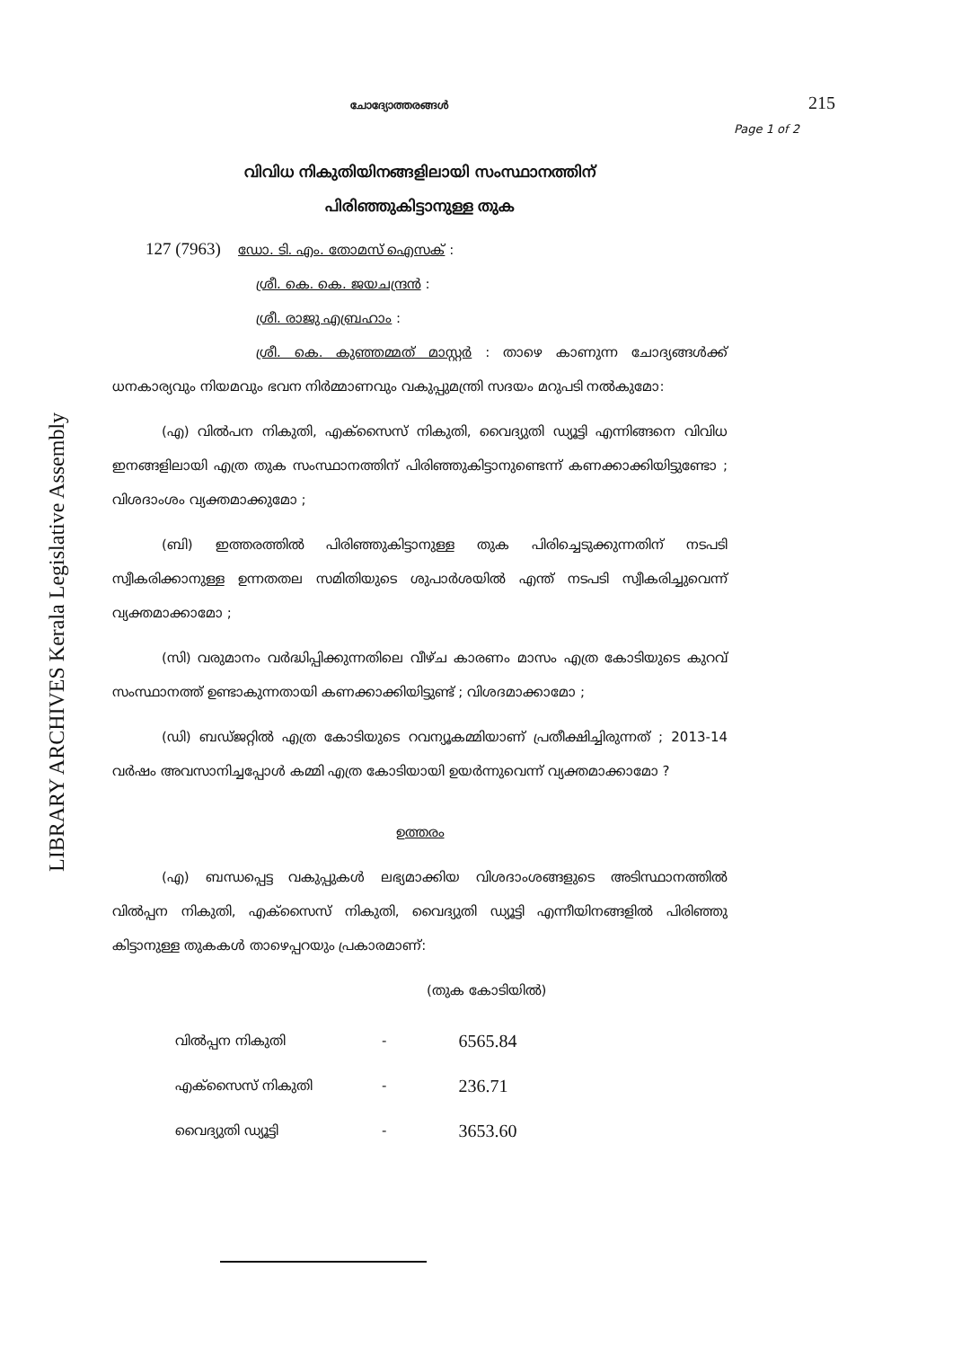LIBRARY ARCHIVES Kerala Legislative Assembly
ചോദ്യോത്തരങ്ങൾ 215
Page 1 of 2
വിവിധ നികുതിയിനങ്ങളിലായി സംസ്ഥാനത്തിന്
പിരിഞ്ഞുകിട്ടാനുള്ള തുക
127 (7963) ഡോ. ടി. എം. തോമസ് ഐസക് :
ശ്രീ. കെ. കെ. ജയചന്ദ്രൻ :
ശ്രീ. രാജു എബ്രഹാം :
ശ്രീ. കെ. കുഞ്ഞമ്മത് മാസ്റ്റർ : താഴെ കാണുന്ന ചോദ്യങ്ങൾക്ക് ധനകാര്യവും നിയമവും ഭവന നിർമ്മാണവും വകുപ്പുമന്ത്രി സദയം മറുപടി നൽകുമോ:
(എ) വിൽപന നികുതി, എക്സൈസ് നികുതി, വൈദ്യുതി ഡ്യൂട്ടി എന്നിങ്ങനെ വിവിധ ഇനങ്ങളിലായി എത്ര തുക സംസ്ഥാനത്തിന് പിരിഞ്ഞുകിട്ടാനുണ്ടെന്ന് കണക്കാക്കിയിട്ടുണ്ടോ ; വിശദാംശം വ്യക്തമാക്കുമോ ;
(ബി) ഇത്തരത്തിൽ പിരിഞ്ഞുകിട്ടാനുള്ള തുക പിരിച്ചെടുക്കുന്നതിന് നടപടി സ്വീകരിക്കാനുള്ള ഉന്നതതല സമിതിയുടെ ശുപാർശയിൽ എന്ത് നടപടി സ്വീകരിച്ചുവെന്ന് വ്യക്തമാക്കാമോ ;
(സി) വരുമാനം വർദ്ധിപ്പിക്കുന്നതിലെ വീഴ്ച കാരണം മാസം എത്ര കോടിയുടെ കുറവ് സംസ്ഥാനത്ത് ഉണ്ടാകുന്നതായി കണക്കാക്കിയിട്ടുണ്ട് ; വിശദമാക്കാമോ ;
(ഡി) ബഡ്ജറ്റിൽ എത്ര കോടിയുടെ റവന്യൂകമ്മിയാണ് പ്രതീക്ഷിച്ചിരുന്നത് ; 2013-14 വർഷം അവസാനിച്ചപ്പോൾ കമ്മി എത്ര കോടിയായി ഉയർന്നുവെന്ന് വ്യക്തമാക്കാമോ ?
ഉത്തരം
(എ) ബന്ധപ്പെട്ട വകുപ്പുകൾ ലഭ്യമാക്കിയ വിശദാംശങ്ങളുടെ അടിസ്ഥാനത്തിൽ വിൽപ്പന നികുതി, എക്സൈസ് നികുതി, വൈദ്യുതി ഡ്യൂട്ടി എന്നീയിനങ്ങളിൽ പിരിഞ്ഞു കിട്ടാനുള്ള തുകകൾ താഴെപ്പറയും പ്രകാരമാണ്:
(തുക കോടിയിൽ)
| വിൽപ്പന നികുതി | - | 6565.84 |
| എക്സൈസ് നികുതി | - | 236.71 |
| വൈദ്യുതി ഡ്യൂട്ടി | - | 3653.60 |